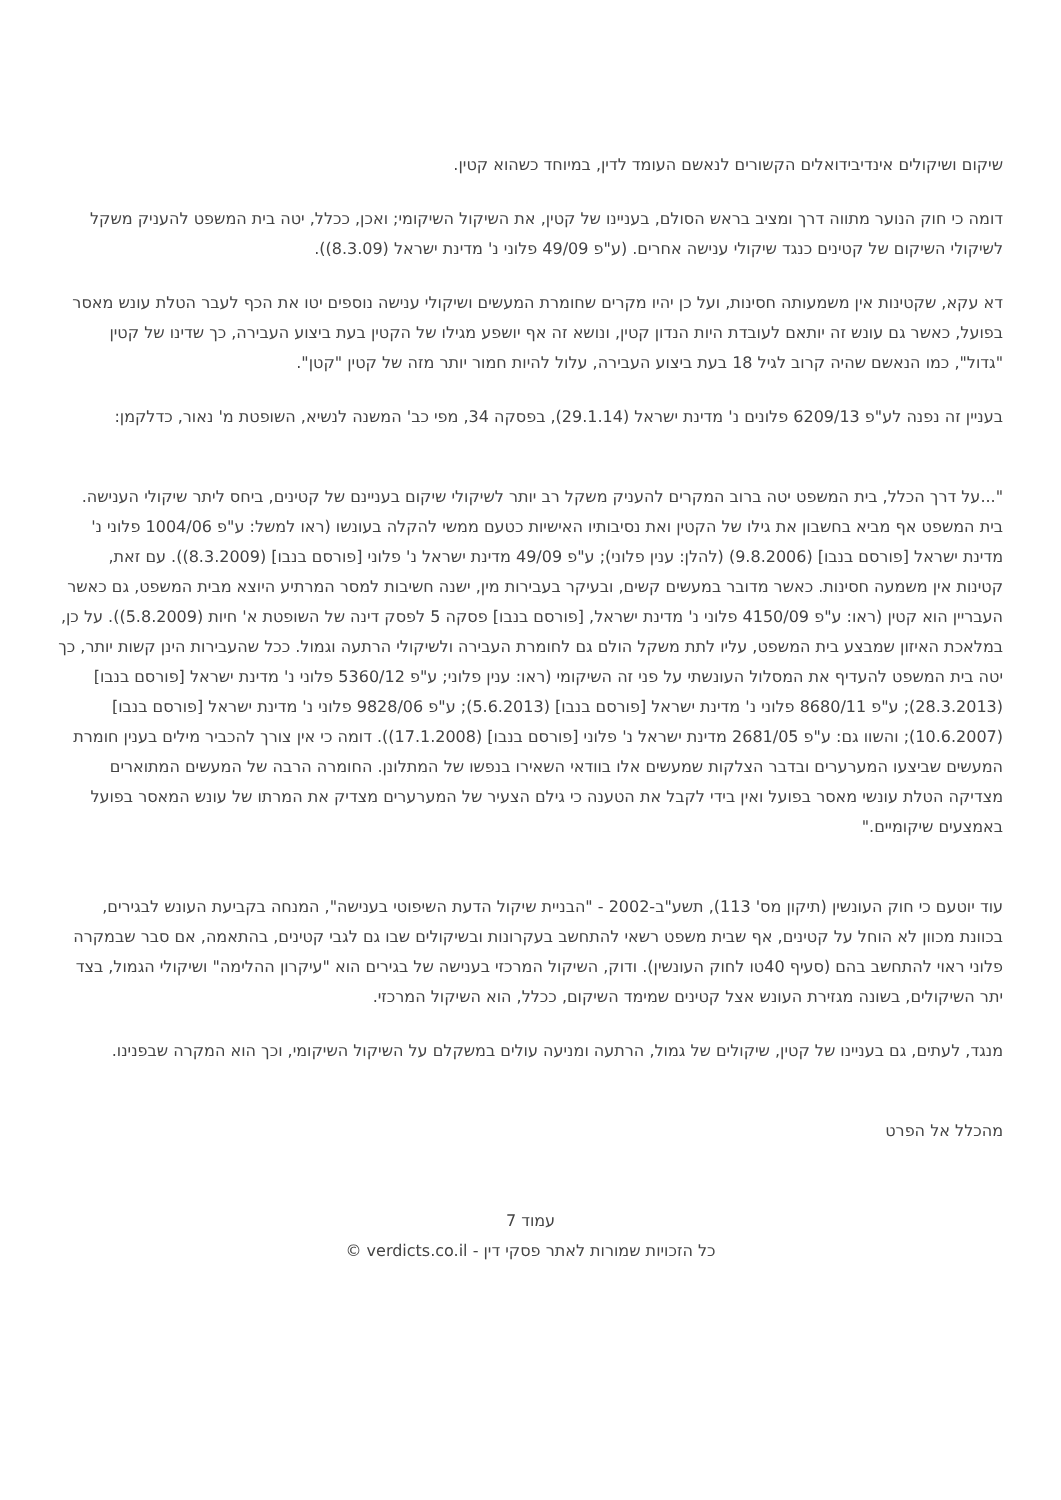שיקום ושיקולים אינדיבידואלים הקשורים לנאשם העומד לדין, במיוחד כשהוא קטין.
דומה כי חוק הנוער מתווה דרך ומציב בראש הסולם, בעניינו של קטין, את השיקול השיקומי; ואכן, ככלל, יטה בית המשפט להעניק משקל לשיקולי השיקום של קטינים כנגד שיקולי ענישה אחרים. (ע"פ 49/09 פלוני נ' מדינת ישראל (8.3.09)).
דא עקא, שקטינות אין משמעותה חסינות, ועל כן יהיו מקרים שחומרת המעשים ושיקולי ענישה נוספים יטו את הכף לעבר הטלת עונש מאסר בפועל, כאשר גם עונש זה יותאם לעובדת היות הנדון קטין, ונושא זה אף יושפע מגילו של הקטין בעת ביצוע העבירה, כך שדינו של קטין "גדול", כמו הנאשם שהיה קרוב לגיל 18 בעת ביצוע העבירה, עלול להיות חמור יותר מזה של קטין "קטן".
בעניין זה נפנה לע"פ 6209/13 פלונים נ' מדינת ישראל (29.1.14), בפסקה 34, מפי כב' המשנה לנשיא, השופטת מ' נאור, כדלקמן:
"...על דרך הכלל, בית המשפט יטה ברוב המקרים להעניק משקל רב יותר לשיקולי שיקום בעניינם של קטינים, ביחס ליתר שיקולי הענישה. בית המשפט אף מביא בחשבון את גילו של הקטין ואת נסיבותיו האישיות כטעם ממשי להקלה בעונשו (ראו למשל: ע"פ 1004/06 פלוני נ' מדינת ישראל [פורסם בנבו] (9.8.2006) (להלן: ענין פלוני); ע"פ 49/09 מדינת ישראל נ' פלוני [פורסם בנבו] (8.3.2009)). עם זאת, קטינות אין משמעה חסינות. כאשר מדובר במעשים קשים, ובעיקר בעבירות מין, ישנה חשיבות למסר המרתיע היוצא מבית המשפט, גם כאשר העבריין הוא קטין (ראו: ע"פ 4150/09 פלוני נ' מדינת ישראל, [פורסם בנבו] פסקה 5 לפסק דינה של השופטת א' חיות (5.8.2009)). על כן, במלאכת האיזון שמבצע בית המשפט, עליו לתת משקל הולם גם לחומרת העבירה ולשיקולי הרתעה וגמול. ככל שהעבירות הינן קשות יותר, כך יטה בית המשפט להעדיף את המסלול העונשתי על פני זה השיקומי (ראו: ענין פלוני; ע"פ 5360/12 פלוני נ' מדינת ישראל [פורסם בנבו] (28.3.2013); ע"פ 8680/11 פלוני נ' מדינת ישראל [פורסם בנבו] (5.6.2013); ע"פ 9828/06 פלוני נ' מדינת ישראל [פורסם בנבו] (10.6.2007); והשוו גם: ע"פ 2681/05 מדינת ישראל נ' פלוני [פורסם בנבו] (17.1.2008)). דומה כי אין צורך להכביר מילים בענין חומרת המעשים שביצעו המערערים ובדבר הצלקות שמעשים אלו בוודאי השאירו בנפשו של המתלונן. החומרה הרבה של המעשים המתוארים מצדיקה הטלת עונשי מאסר בפועל ואין בידי לקבל את הטענה כי גילם הצעיר של המערערים מצדיק את המרתו של עונש המאסר בפועל באמצעים שיקומיים."
עוד יוטעם כי חוק העונשין (תיקון מס' 113), תשע"ב-2002 - "הבניית שיקול הדעת השיפוטי בענישה", המנחה בקביעת העונש לבגירים, בכוונת מכוון לא הוחל על קטינים, אף שבית משפט רשאי להתחשב בעקרונות ובשיקולים שבו גם לגבי קטינים, בהתאמה, אם סבר שבמקרה פלוני ראוי להתחשב בהם (סעיף 40טו לחוק העונשין). ודוק, השיקול המרכזי בענישה של בגירים הוא "עיקרון ההלימה" ושיקולי הגמול, בצד יתר השיקולים, בשונה מגזירת העונש אצל קטינים שמימד השיקום, ככלל, הוא השיקול המרכזי.
מנגד, לעתים, גם בעניינו של קטין, שיקולים של גמול, הרתעה ומניעה עולים במשקלם על השיקול השיקומי, וכך הוא המקרה שבפנינו.
מהכלל אל הפרט
עמוד 7
כל הזכויות שמורות לאתר פסקי דין - verdicts.co.il ©